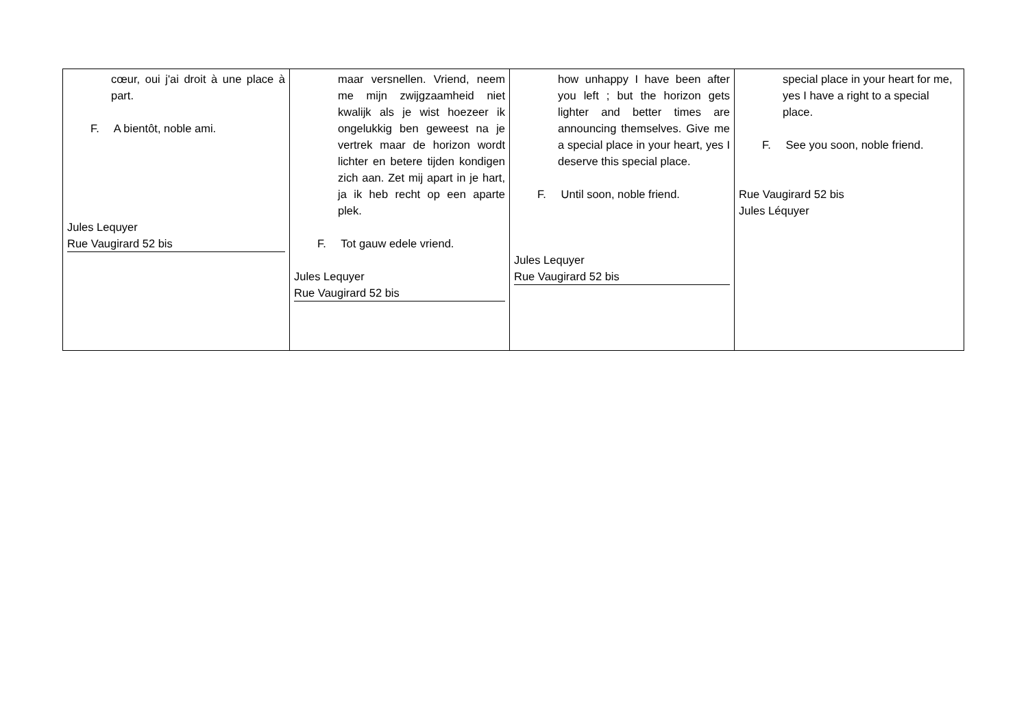| cœur, oui j'ai droit à une place à part. F. A bientôt, noble ami. Jules Lequyer Rue Vaugirard 52 bis | maar versnellen. Vriend, neem me mijn zwijgzaamheid niet kwalijk als je wist hoezeer ik ongelukkig ben geweest na je vertrek maar de horizon wordt lichter en betere tijden kondigen zich aan. Zet mij apart in je hart, ja ik heb recht op een aparte plek. F. Tot gauw edele vriend. Jules Lequyer Rue Vaugirard 52 bis | how unhappy I have been after you left ; but the horizon gets lighter and better times are announcing themselves. Give me a special place in your heart, yes I deserve this special place. F. Until soon, noble friend. Jules Lequyer Rue Vaugirard 52 bis | special place in your heart for me, yes I have a right to a special place. F. See you soon, noble friend. Rue Vaugirard 52 bis Jules Léquyer |